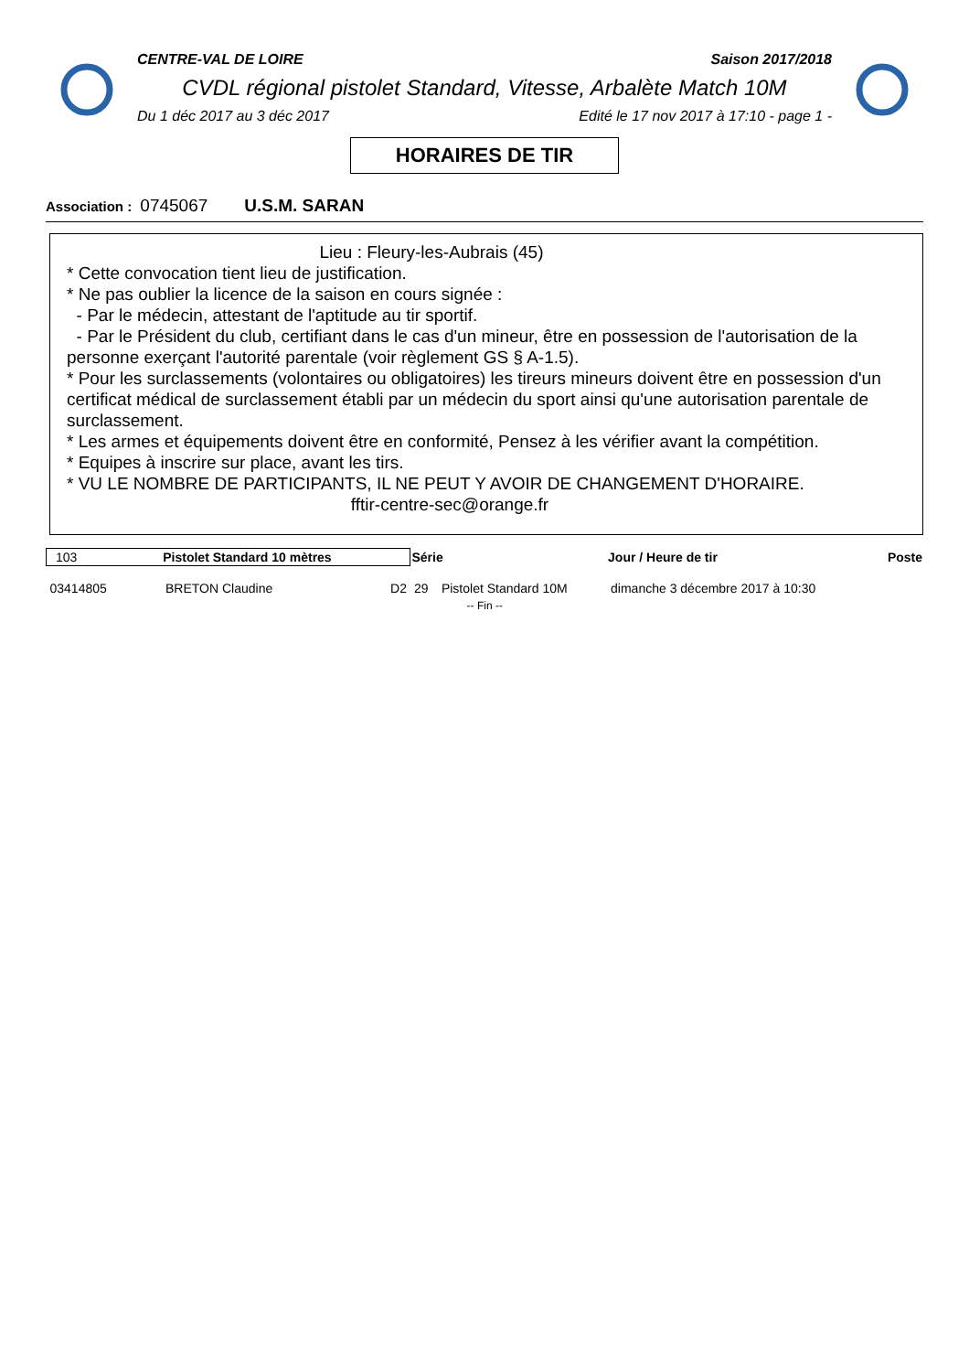CENTRE-VAL DE LOIRE Saison 2017/2018
CVDL régional pistolet Standard, Vitesse, Arbalète Match 10M
Du 1 déc 2017 au 3 déc 2017 Edité le 17 nov 2017 à 17:10 - page 1 -
HORAIRES DE TIR
Association : 0745067 U.S.M. SARAN
Lieu : Fleury-les-Aubrais (45)
* Cette convocation tient lieu de justification.
* Ne pas oublier la licence de la saison en cours signée :
- Par le médecin, attestant de l'aptitude au tir sportif.
- Par le Président du club, certifiant dans le cas d'un mineur, être en possession de l'autorisation de la personne exerçant l'autorité parentale (voir règlement GS § A-1.5).
* Pour les surclassements (volontaires ou obligatoires) les tireurs mineurs doivent être en possession d'un certificat médical de surclassement établi par un médecin du sport ainsi qu'une autorisation parentale de surclassement.
* Les armes et équipements doivent être en conformité, Pensez à les vérifier avant la compétition.
* Equipes à inscrire sur place, avant les tirs.
* VU LE NOMBRE DE PARTICIPANTS, IL NE PEUT Y AVOIR DE CHANGEMENT D'HORAIRE.
fftir-centre-sec@orange.fr
| 103 Pistolet Standard 10 mètres | | | Série | | Jour / Heure de tir | Poste |
| --- | --- | --- | --- | --- | --- | --- |
| 03414805 | BRETON Claudine | D2 | 29 | Pistolet Standard 10M | dimanche 3 décembre 2017 à 10:30 | |
| -- Fin -- | | | | | | |